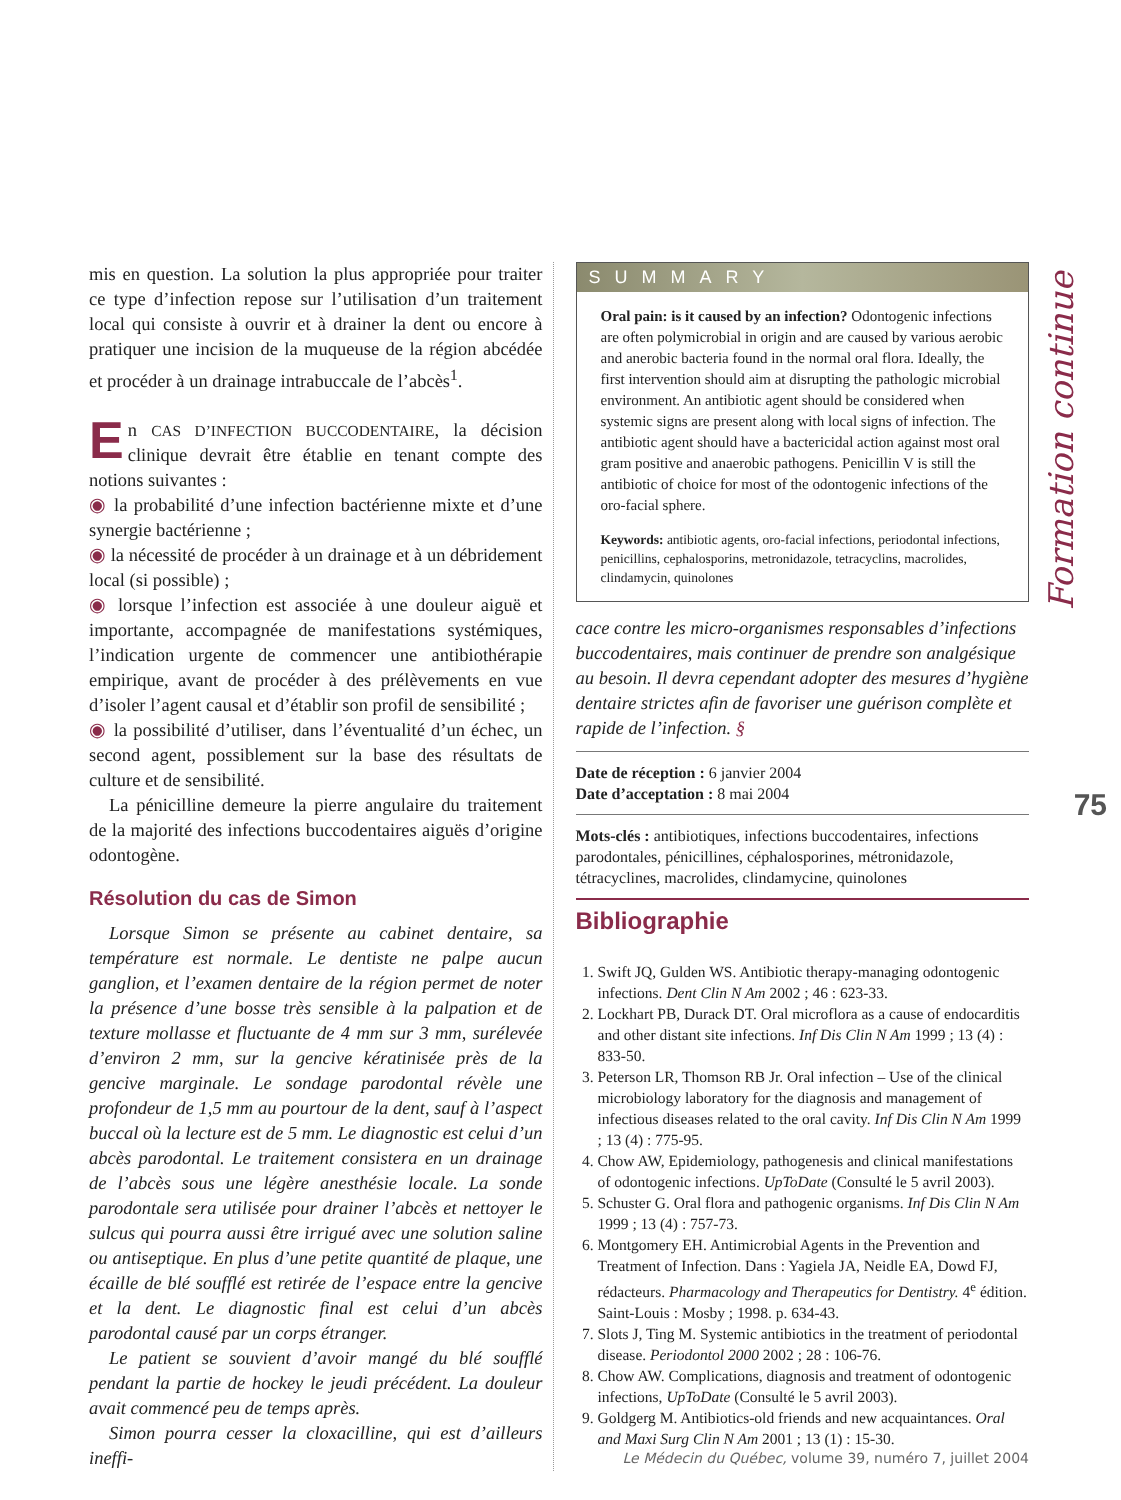Formation continue
75
mis en question. La solution la plus appropriée pour traiter ce type d’infection repose sur l’utilisation d’un traitement local qui consiste à ouvrir et à drainer la dent ou encore à pratiquer une incision de la muqueuse de la région abcédée et procéder à un drainage intrabuccale de l’abcès<sup>1</sup>.
En CAS D’INFECTION BUCCODENTAIRE, la décision clinique devrait être établie en tenant compte des notions suivantes :
◉ la probabilité d’une infection bactérienne mixte et d’une synergie bactérienne ;
◉ la nécessité de procéder à un drainage et à un débridement local (si possible) ;
◉ lorsque l’infection est associée à une douleur aiguë et importante, accompagnée de manifestations systémiques, l’indication urgente de commencer une antibiothérapie empirique, avant de procéder à des prélèvements en vue d’isoler l’agent causal et d’établir son profil de sensibilité ;
◉ la possibilité d’utiliser, dans l’éventualité d’un échec, un second agent, possiblement sur la base des résultats de culture et de sensibilité.
La pénicilline demeure la pierre angulaire du traitement de la majorité des infections buccodentaires aiguës d’origine odontogène.
Résolution du cas de Simon
Lorsque Simon se présente au cabinet dentaire, sa température est normale. Le dentiste ne palpe aucun ganglion, et l’examen dentaire de la région permet de noter la présence d’une bosse très sensible à la palpation et de texture mollasse et fluctuante de 4 mm sur 3 mm, surélevée d’environ 2 mm, sur la gencive kératinisée près de la gencive marginale. Le sondage parodontal révèle une profondeur de 1,5 mm au pourtour de la dent, sauf à l’aspect buccal où la lecture est de 5 mm. Le diagnostic est celui d’un abcès parodontal. Le traitement consistera en un drainage de l’abcès sous une légère anesthésie locale. La sonde parodontale sera utilisée pour drainer l’abcès et nettoyer le sulcus qui pourra aussi être irrigué avec une solution saline ou antiseptique. En plus d’une petite quantité de plaque, une écaille de blé soufflé est retirée de l’espace entre la gencive et la dent. Le diagnostic final est celui d’un abcès parodontal causé par un corps étranger.
Le patient se souvient d’avoir mangé du blé soufflé pendant la partie de hockey le jeudi précédent. La douleur avait commencé peu de temps après.
Simon pourra cesser la cloxacilline, qui est d’ailleurs ineffi-
SUMMARY
Oral pain: is it caused by an infection? Odontogenic infections are often polymicrobial in origin and are caused by various aerobic and anerobic bacteria found in the normal oral flora. Ideally, the first intervention should aim at disrupting the pathologic microbial environment. An antibiotic agent should be considered when systemic signs are present along with local signs of infection. The antibiotic agent should have a bactericidal action against most oral gram positive and anaerobic pathogens. Penicillin V is still the antibiotic of choice for most of the odontogenic infections of the oro-facial sphere.
Keywords: antibiotic agents, oro-facial infections, periodontal infections, penicillins, cephalosporins, metronidazole, tetracyclins, macrolides, clindamycin, quinolones
cace contre les micro-organismes responsables d’infections buccodentaires, mais continuer de prendre son analgésique au besoin. Il devra cependant adopter des mesures d’hygiène dentaire strictes afin de favoriser une guérison complète et rapide de l’infection. §
Date de réception : 6 janvier 2004
Date d’acceptation : 8 mai 2004
Mots-clés : antibiotiques, infections buccodentaires, infections parodontales, pénicillines, céphalosporines, métronidazole, tétracyclines, macrolides, clindamycine, quinolones
Bibliographie
1. Swift JQ, Gulden WS. Antibiotic therapy-managing odontogenic infections. Dent Clin N Am 2002 ; 46 : 623-33.
2. Lockhart PB, Durack DT. Oral microflora as a cause of endocarditis and other distant site infections. Inf Dis Clin N Am 1999 ; 13 (4) : 833-50.
3. Peterson LR, Thomson RB Jr. Oral infection – Use of the clinical microbiology laboratory for the diagnosis and management of infectious diseases related to the oral cavity. Inf Dis Clin N Am 1999 ; 13 (4) : 775-95.
4. Chow AW, Epidemiology, pathogenesis and clinical manifestations of odontogenic infections. UpToDate (Consulté le 5 avril 2003).
5. Schuster G. Oral flora and pathogenic organisms. Inf Dis Clin N Am 1999 ; 13 (4) : 757-73.
6. Montgomery EH. Antimicrobial Agents in the Prevention and Treatment of Infection. Dans : Yagiela JA, Neidle EA, Dowd FJ, rédacteurs. Pharmacology and Therapeutics for Dentistry. 4<sup>e</sup> édition. Saint-Louis : Mosby ; 1998. p. 634-43.
7. Slots J, Ting M. Systemic antibiotics in the treatment of periodontal disease. Periodontol 2000 2002 ; 28 : 106-76.
8. Chow AW. Complications, diagnosis and treatment of odontogenic infections, UpToDate (Consulté le 5 avril 2003).
9. Goldgerg M. Antibiotics-old friends and new acquaintances. Oral and Maxi Surg Clin N Am 2001 ; 13 (1) : 15-30.
Le Médecin du Québec, volume 39, numéro 7, juillet 2004